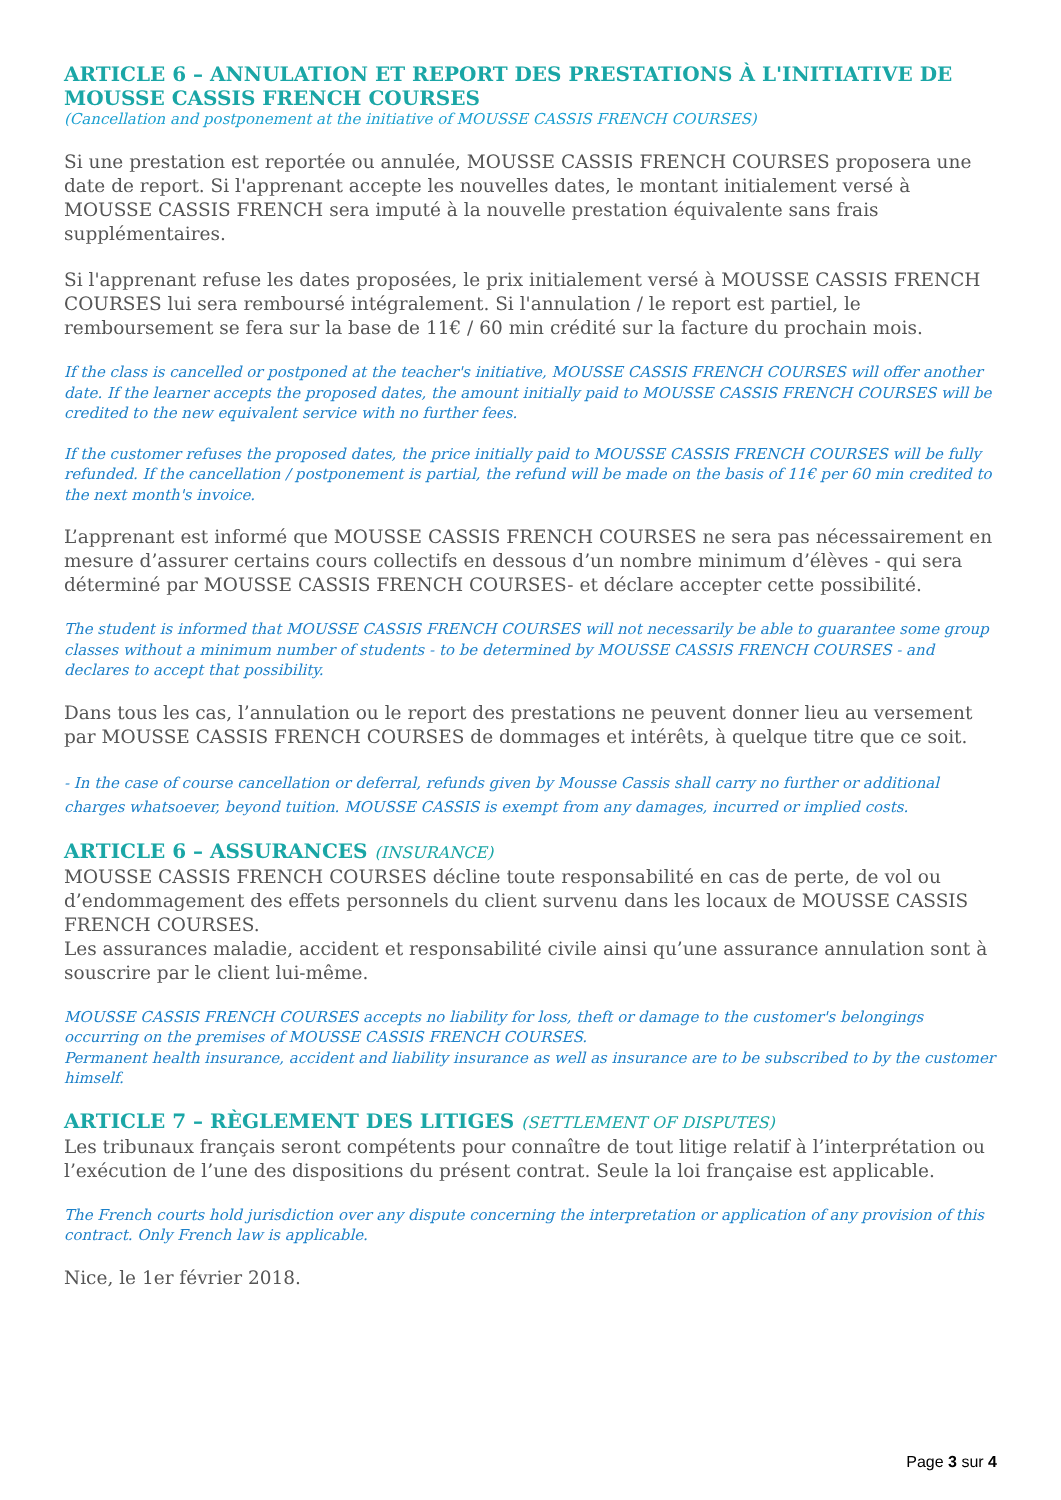ARTICLE 6 – ANNULATION ET REPORT DES PRESTATIONS À L'INITIATIVE DE MOUSSE CASSIS FRENCH COURSES
(Cancellation and postponement at the initiative of MOUSSE CASSIS FRENCH COURSES)
Si une prestation est reportée ou annulée, MOUSSE CASSIS FRENCH COURSES proposera une date de report. Si l'apprenant accepte les nouvelles dates, le montant initialement versé à MOUSSE CASSIS FRENCH sera imputé à la nouvelle prestation équivalente sans frais supplémentaires.
Si l'apprenant refuse les dates proposées, le prix initialement versé à MOUSSE CASSIS FRENCH COURSES lui sera remboursé intégralement. Si l'annulation / le report est partiel, le remboursement se fera sur la base de 11€ / 60 min crédité sur la facture du prochain mois.
If the class is cancelled or postponed at the teacher's initiative, MOUSSE CASSIS FRENCH COURSES will offer another date. If the learner accepts the proposed dates, the amount initially paid to MOUSSE CASSIS FRENCH COURSES will be credited to the new equivalent service with no further fees.
If the customer refuses the proposed dates, the price initially paid to MOUSSE CASSIS FRENCH COURSES will be fully refunded. If the cancellation / postponement is partial, the refund will be made on the basis of 11€ per 60 min credited to the next month's invoice.
L’apprenant est informé que MOUSSE CASSIS FRENCH COURSES ne sera pas nécessairement en mesure d’assurer certains cours collectifs en dessous d’un nombre minimum d’élèves - qui sera déterminé par MOUSSE CASSIS FRENCH COURSES- et déclare accepter cette possibilité.
The student is informed that MOUSSE CASSIS FRENCH COURSES will not necessarily be able to guarantee some group classes without a minimum number of students - to be determined by MOUSSE CASSIS FRENCH COURSES - and declares to accept that possibility.
Dans tous les cas, l’annulation ou le report des prestations ne peuvent donner lieu au versement par MOUSSE CASSIS FRENCH COURSES de dommages et intérêts, à quelque titre que ce soit.
- In the case of course cancellation or deferral, refunds given by Mousse Cassis shall carry no further or additional charges whatsoever, beyond tuition. MOUSSE CASSIS is exempt from any damages, incurred or implied costs.
ARTICLE 6 – ASSURANCES (INSURANCE)
MOUSSE CASSIS FRENCH COURSES décline toute responsabilité en cas de perte, de vol ou d’endommagement des effets personnels du client survenu dans les locaux de MOUSSE CASSIS FRENCH COURSES.
Les assurances maladie, accident et responsabilité civile ainsi qu’une assurance annulation sont à souscrire par le client lui-même.
MOUSSE CASSIS FRENCH COURSES accepts no liability for loss, theft or damage to the customer's belongings occurring on the premises of MOUSSE CASSIS FRENCH COURSES.
Permanent health insurance, accident and liability insurance as well as insurance are to be subscribed to by the customer himself.
ARTICLE 7 – RÈGLEMENT DES LITIGES (SETTLEMENT OF DISPUTES)
Les tribunaux français seront compétents pour connaître de tout litige relatif à l’interprétation ou l’exécution de l’une des dispositions du présent contrat. Seule la loi française est applicable.
The French courts hold jurisdiction over any dispute concerning the interpretation or application of any provision of this contract. Only French law is applicable.
Nice, le 1er février 2018.
Page 3 sur 4